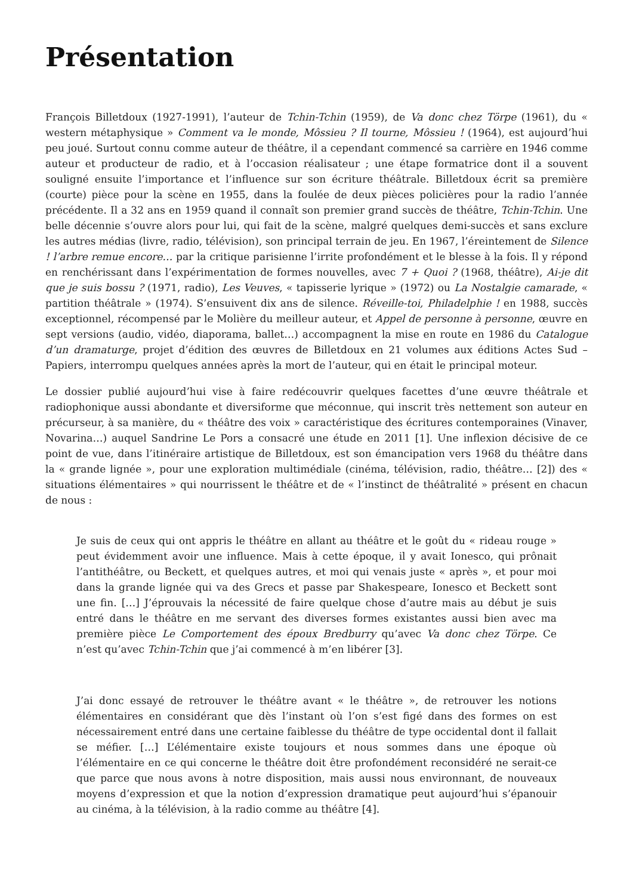Présentation
François Billetdoux (1927-1991), l’auteur de Tchin-Tchin (1959), de Va donc chez Törpe (1961), du « western métaphysique » Comment va le monde, Môssieu ? Il tourne, Môssieu ! (1964), est aujourd’hui peu joué. Surtout connu comme auteur de théâtre, il a cependant commencé sa carrière en 1946 comme auteur et producteur de radio, et à l’occasion réalisateur ; une étape formatrice dont il a souvent souligné ensuite l’importance et l’influence sur son écriture théâtrale. Billetdoux écrit sa première (courte) pièce pour la scène en 1955, dans la foulée de deux pièces policières pour la radio l’année précédente. Il a 32 ans en 1959 quand il connaît son premier grand succès de théâtre, Tchin-Tchin. Une belle décennie s’ouvre alors pour lui, qui fait de la scène, malgré quelques demi-succès et sans exclure les autres médias (livre, radio, télévision), son principal terrain de jeu. En 1967, l’éreintement de Silence ! l’arbre remue encore… par la critique parisienne l’irrite profondément et le blesse à la fois. Il y répond en renchérissant dans l’expérimentation de formes nouvelles, avec 7 + Quoi ? (1968, théâtre), Ai-je dit que je suis bossu ? (1971, radio), Les Veuves, « tapisserie lyrique » (1972) ou La Nostalgie camarade, « partition théâtrale » (1974). S’ensuivent dix ans de silence. Réveille-toi, Philadelphie ! en 1988, succès exceptionnel, récompensé par le Molière du meilleur auteur, et Appel de personne à personne, œuvre en sept versions (audio, vidéo, diaporama, ballet…) accompagnent la mise en route en 1986 du Catalogue d’un dramaturge, projet d’édition des œuvres de Billetdoux en 21 volumes aux éditions Actes Sud – Papiers, interrompu quelques années après la mort de l’auteur, qui en était le principal moteur.
Le dossier publié aujourd’hui vise à faire redécouvrir quelques facettes d’une œuvre théâtrale et radiophonique aussi abondante et diversiforme que méconnue, qui inscrit très nettement son auteur en précurseur, à sa manière, du « théâtre des voix » caractéristique des écritures contemporaines (Vinaver, Novarina…) auquel Sandrine Le Pors a consacré une étude en 2011 [1]. Une inflexion décisive de ce point de vue, dans l’itinéraire artistique de Billetdoux, est son émancipation vers 1968 du théâtre dans la « grande lignée », pour une exploration multimédiale (cinéma, télévision, radio, théâtre… [2]) des « situations élémentaires » qui nourrissent le théâtre et de « l’instinct de théâtralité » présent en chacun de nous :
Je suis de ceux qui ont appris le théâtre en allant au théâtre et le goût du « rideau rouge » peut évidemment avoir une influence. Mais à cette époque, il y avait Ionesco, qui prônait l’antithéâtre, ou Beckett, et quelques autres, et moi qui venais juste « après », et pour moi dans la grande lignée qui va des Grecs et passe par Shakespeare, Ionesco et Beckett sont une fin. […] J’éprouvais la nécessité de faire quelque chose d’autre mais au début je suis entré dans le théâtre en me servant des diverses formes existantes aussi bien avec ma première pièce Le Comportement des époux Bredburry qu’avec Va donc chez Törpe. Ce n’est qu’avec Tchin-Tchin que j’ai commencé à m’en libérer [3].
J’ai donc essayé de retrouver le théâtre avant « le théâtre », de retrouver les notions élémentaires en considérant que dès l’instant où l’on s’est figé dans des formes on est nécessairement entré dans une certaine faiblesse du théâtre de type occidental dont il fallait se méfier. […] L’élémentaire existe toujours et nous sommes dans une époque où l’élémentaire en ce qui concerne le théâtre doit être profondément reconsidéré ne serait-ce que parce que nous avons à notre disposition, mais aussi nous environnant, de nouveaux moyens d’expression et que la notion d’expression dramatique peut aujourd’hui s’épanouir au cinéma, à la télévision, à la radio comme au théâtre [4].